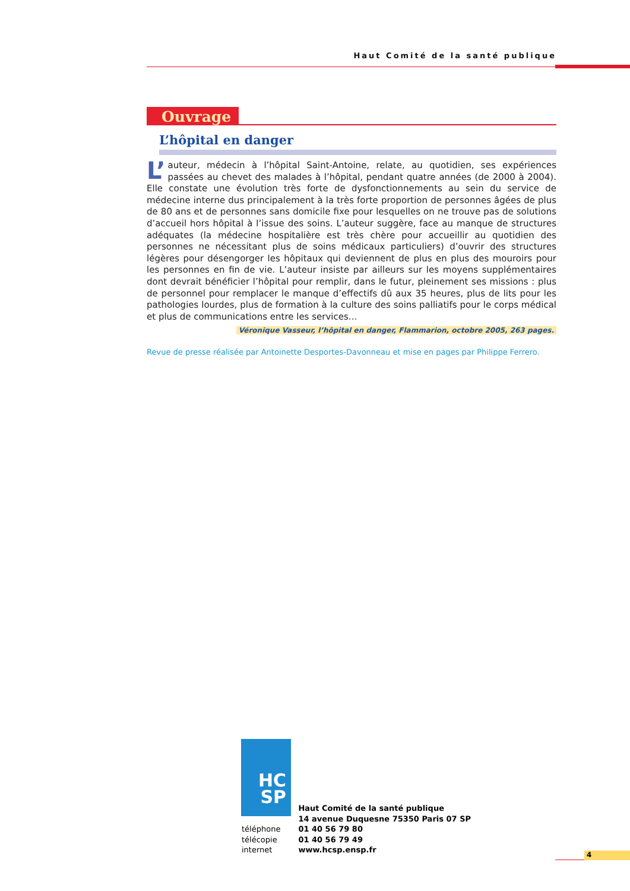Haut Comité de la santé publique
Ouvrage
L’hôpital en danger
L’ auteur, médecin à l’hôpital Saint-Antoine, relate, au quotidien, ses expériences passées au chevet des malades à l’hôpital, pendant quatre années (de 2000 à 2004). Elle constate une évolution très forte de dysfonctionnements au sein du service de médecine interne dus principalement à la très forte proportion de personnes âgées de plus de 80 ans et de personnes sans domicile fixe pour lesquelles on ne trouve pas de solutions d’accueil hors hôpital à l’issue des soins. L’auteur suggère, face au manque de structures adéquates (la médecine hospitalière est très chère pour accueillir au quotidien des personnes ne nécessitant plus de soins médicaux particuliers) d’ouvrir des structures légères pour désengorger les hôpitaux qui deviennent de plus en plus des mouroirs pour les personnes en fin de vie. L’auteur insiste par ailleurs sur les moyens supplémentaires dont devrait bénéficier l’hôpital pour remplir, dans le futur, pleinement ses missions : plus de personnel pour remplacer le manque d’effectifs dû aux 35 heures, plus de lits pour les pathologies lourdes, plus de formation à la culture des soins palliatifs pour le corps médical et plus de communications entre les services…
Véronique Vasseur, l’hôpital en danger, Flammarion, octobre 2005, 263 pages.
Revue de presse réalisée par Antoinette Desportes-Davonneau et mise en pages par Philippe Ferrero.
HC
SP
| | Haut Comité de la santé publique |
| | 14 avenue Duquesne 75350 Paris 07 SP |
| téléphone | 01 40 56 79 80 |
| télécopie | 01 40 56 79 49 |
| internet | www.hcsp.ensp.fr |
4